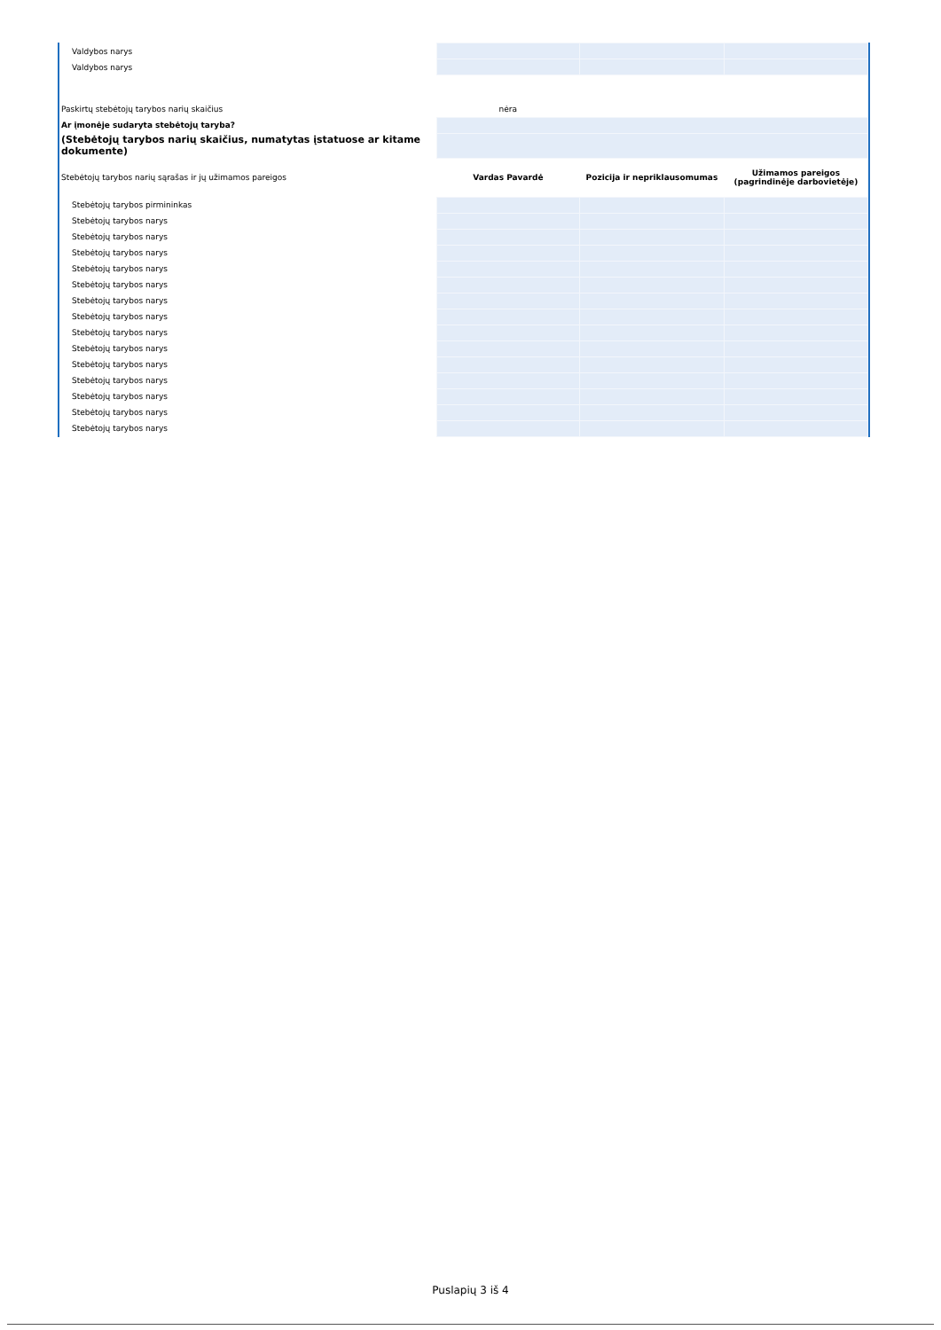| Valdybos narys | | | |
| Valdybos narys | | | |
| Paskirtų stebėtojų tarybos narių skaičius | nėra | | |
| Ar įmonėje sudaryta stebėtojų taryba? | | | |
| (Stebėtojų tarybos narių skaičius, numatytas įstatuose ar kitame dokumente) | | | |
| Stebėtojų tarybos narių sąrašas ir jų užimamos pareigos | Vardas Pavardė | Pozicija ir nepriklausomumas | Užimamos pareigos (pagrindinėje darbovietėje) |
| Stebėtojų tarybos pirmininkas | | | |
| Stebėtojų tarybos narys | | | |
| Stebėtojų tarybos narys | | | |
| Stebėtojų tarybos narys | | | |
| Stebėtojų tarybos narys | | | |
| Stebėtojų tarybos narys | | | |
| Stebėtojų tarybos narys | | | |
| Stebėtojų tarybos narys | | | |
| Stebėtojų tarybos narys | | | |
| Stebėtojų tarybos narys | | | |
| Stebėtojų tarybos narys | | | |
| Stebėtojų tarybos narys | | | |
| Stebėtojų tarybos narys | | | |
| Stebėtojų tarybos narys | | | |
| Stebėtojų tarybos narys | | | |
Puslapių 3 iš 4